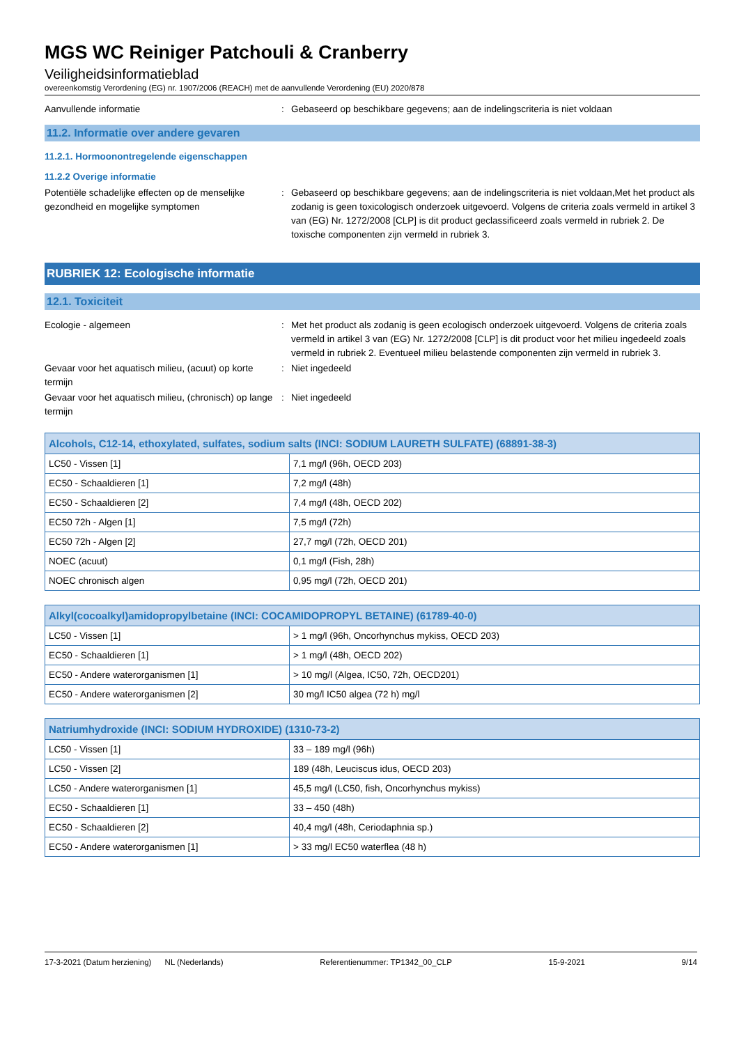MGS WC Reiniger Patchouli & Cranberry
Veiligheidsinformatieblad
overeenkomstig Verordening (EG) nr. 1907/2006 (REACH) met de aanvullende Verordening (EU) 2020/878
Aanvullende informatie : Gebaseerd op beschikbare gegevens; aan de indelingscriteria is niet voldaan
11.2. Informatie over andere gevaren
11.2.1. Hormoonontregelende eigenschappen
11.2.2 Overige informatie
Potentiële schadelijke effecten op de menselijke gezondheid en mogelijke symptomen
: Gebaseerd op beschikbare gegevens; aan de indelingscriteria is niet voldaan,Met het product als zodanig is geen toxicologisch onderzoek uitgevoerd. Volgens de criteria zoals vermeld in artikel 3 van (EG) Nr. 1272/2008 [CLP] is dit product geclassificeerd zoals vermeld in rubriek 2. De toxische componenten zijn vermeld in rubriek 3.
RUBRIEK 12: Ecologische informatie
12.1. Toxiciteit
Ecologie - algemeen : Met het product als zodanig is geen ecologisch onderzoek uitgevoerd. Volgens de criteria zoals vermeld in artikel 3 van (EG) Nr. 1272/2008 [CLP] is dit product voor het milieu ingedeeld zoals vermeld in rubriek 2. Eventueel milieu belastende componenten zijn vermeld in rubriek 3.
Gevaar voor het aquatisch milieu, (acuut) op korte termijn
: Niet ingedeeld
Gevaar voor het aquatisch milieu, (chronisch) op lange termijn
: Niet ingedeeld
| Alcohols, C12-14, ethoxylated, sulfates, sodium salts (INCI: SODIUM LAURETH SULFATE) (68891-38-3) | |
| --- | --- |
| LC50 - Vissen [1] | 7,1 mg/l (96h, OECD 203) |
| EC50 - Schaaldieren [1] | 7,2 mg/l (48h) |
| EC50 - Schaaldieren [2] | 7,4 mg/l (48h, OECD 202) |
| EC50 72h - Algen [1] | 7,5 mg/l (72h) |
| EC50 72h - Algen [2] | 27,7 mg/l (72h, OECD 201) |
| NOEC (acuut) | 0,1 mg/l (Fish, 28h) |
| NOEC chronisch algen | 0,95 mg/l (72h, OECD 201) |
| Alkyl(cocoalkyl)amidopropylbetaine (INCI: COCAMIDOPROPYL BETAINE) (61789-40-0) | |
| --- | --- |
| LC50 - Vissen [1] | > 1 mg/l (96h, Oncorhynchus mykiss, OECD 203) |
| EC50 - Schaaldieren [1] | > 1 mg/l (48h, OECD 202) |
| EC50 - Andere waterorganismen [1] | > 10 mg/l (Algea, IC50, 72h, OECD201) |
| EC50 - Andere waterorganismen [2] | 30 mg/l IC50 algea (72 h) mg/l |
| Natriumhydroxide (INCI: SODIUM HYDROXIDE) (1310-73-2) | |
| --- | --- |
| LC50 - Vissen [1] | 33 – 189 mg/l (96h) |
| LC50 - Vissen [2] | 189 (48h, Leuciscus idus, OECD 203) |
| LC50 - Andere waterorganismen [1] | 45,5 mg/l (LC50, fish, Oncorhynchus mykiss) |
| EC50 - Schaaldieren [1] | 33 – 450 (48h) |
| EC50 - Schaaldieren [2] | 40,4 mg/l (48h, Ceriodaphnia sp.) |
| EC50 - Andere waterorganismen [1] | > 33 mg/l EC50 waterflea (48 h) |
17-3-2021 (Datum herziening) NL (Nederlands) Referentienummer: TP1342_00_CLP 15-9-2021 9/14